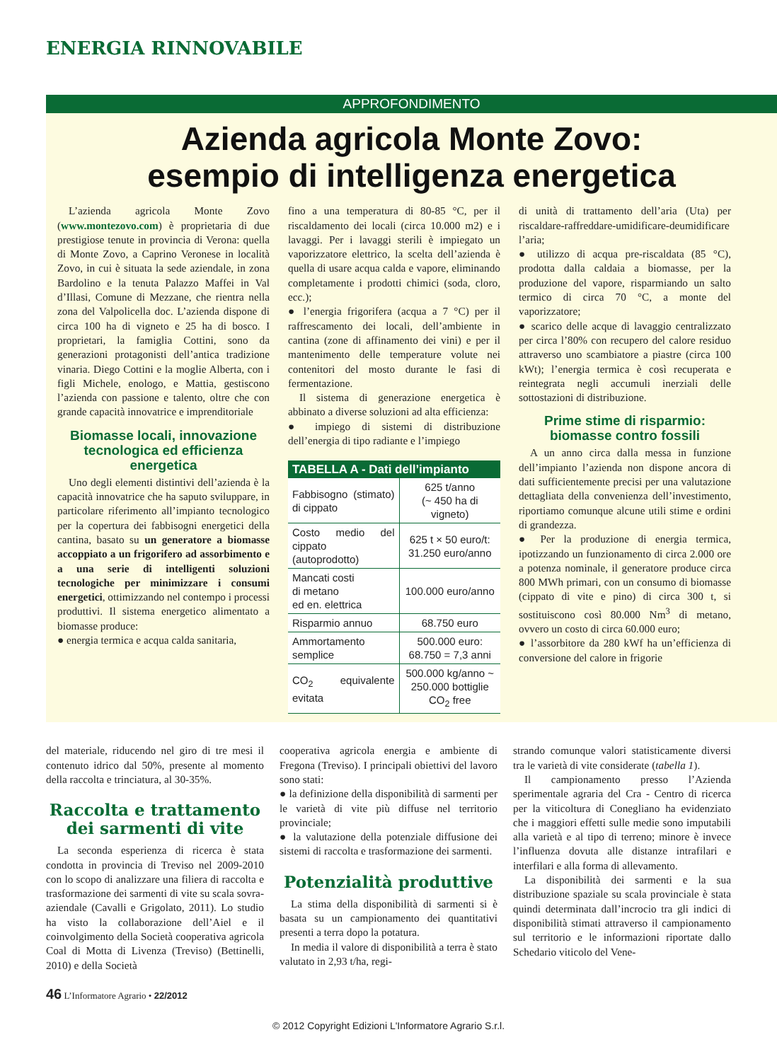ENERGIA RINNOVABILE
APPROFONDIMENTO
Azienda agricola Monte Zovo:
esempio di intelligenza energetica
L’azienda agricola Monte Zovo (www.montezovo.com) è proprietaria di due prestigiose tenute in provincia di Verona: quella di Monte Zovo, a Caprino Veronese in località Zovo, in cui è situata la sede aziendale, in zona Bardolino e la tenuta Palazzo Maffei in Val d’Illasi, Comune di Mezzane, che rientra nella zona del Valpolicella doc. L’azienda dispone di circa 100 ha di vigneto e 25 ha di bosco. I proprietari, la famiglia Cottini, sono da generazioni protagonisti dell’antica tradizione vinaria. Diego Cottini e la moglie Alberta, con i figli Michele, enologo, e Mattia, gestiscono l’azienda con passione e talento, oltre che con grande capacità innovatrice e imprenditoriale
Biomasse locali, innovazione tecnologica ed efficienza energetica
Uno degli elementi distintivi dell’azienda è la capacità innovatrice che ha saputo sviluppare, in particolare riferimento all’impianto tecnologico per la copertura dei fabbisogni energetici della cantina, basato su un generatore a biomasse accoppiato a un frigorifero ad assorbimento e a una serie di intelligenti soluzioni tecnologiche per minimizzare i consumi energetici, ottimizzando nel contempo i processi produttivi. Il sistema energetico alimentato a biomasse produce:
● energia termica e acqua calda sanitaria,
fino a una temperatura di 80-85 °C, per il riscaldamento dei locali (circa 10.000 m2) e i lavaggi. Per i lavaggi sterili è impiegato un vaporizzatore elettrico, la scelta dell’azienda è quella di usare acqua calda e vapore, eliminando completamente i prodotti chimici (soda, cloro, ecc.);
● l’energia frigorifera (acqua a 7 °C) per il raffrescamento dei locali, dell’ambiente in cantina (zone di affinamento dei vini) e per il mantenimento delle temperature volute nei contenitori del mosto durante le fasi di fermentazione.
Il sistema di generazione energetica è abbinato a diverse soluzioni ad alta efficienza:
● impiego di sistemi di distribuzione dell’energia di tipo radiante e l’impiego
| TABELLA A - Dati dell’impianto | |
| --- | --- |
| Fabbisogno (stimato) di cippato | 625 t/anno (~ 450 ha di vigneto) |
| Costo medio del cippato (autoprodotto) | 625 t × 50 euro/t: 31.250 euro/anno |
| Mancati costi di metano ed en. elettrica | 100.000 euro/anno |
| Risparmio annuo | 68.750 euro |
| Ammortamento semplice | 500.000 euro: 68.750 = 7,3 anni |
| CO<sub>2</sub> equivalente evitata | 500.000 kg/anno ~ 250.000 bottiglie CO<sub>2</sub> free |
di unità di trattamento dell’aria (Uta) per riscaldare-raffreddare-umidificare-deumidificare l’aria;
● utilizzo di acqua pre-riscaldata (85 °C), prodotta dalla caldaia a biomasse, per la produzione del vapore, risparmiando un salto termico di circa 70 °C, a monte del vaporizzatore;
● scarico delle acque di lavaggio centralizzato per circa l’80% con recupero del calore residuo attraverso uno scambiatore a piastre (circa 100 kWt); l’energia termica è così recuperata e reintegrata negli accumuli inerziali delle sottostazioni di distribuzione.
Prime stime di risparmio: biomasse contro fossili
A un anno circa dalla messa in funzione dell’impianto l’azienda non dispone ancora di dati sufficientemente precisi per una valutazione dettagliata della convenienza dell’investimento, riportiamo comunque alcune utili stime e ordini di grandezza.
● Per la produzione di energia termica, ipotizzando un funzionamento di circa 2.000 ore a potenza nominale, il generatore produce circa 800 MWh primari, con un consumo di biomasse (cippato di vite e pino) di circa 300 t, si sostituiscono così 80.000 Nm<sup>3</sup> di metano, ovvero un costo di circa 60.000 euro;
● l’assorbitore da 280 kWf ha un’efficienza di conversione del calore in frigorie
del materiale, riducendo nel giro di tre mesi il contenuto idrico dal 50%, presente al momento della raccolta e trinciatura, al 30-35%.
Raccolta e trattamento dei sarmenti di vite
La seconda esperienza di ricerca è stata condotta in provincia di Treviso nel 2009-2010 con lo scopo di analizzare una filiera di raccolta e trasformazione dei sarmenti di vite su scala sovra-aziendale (Cavalli e Grigolato, 2011). Lo studio ha visto la collaborazione dell’Aiel e il coinvolgimento della Società cooperativa agricola Coal di Motta di Livenza (Treviso) (Bettinelli, 2010) e della Società
cooperativa agricola energia e ambiente di Fregona (Treviso). I principali obiettivi del lavoro sono stati:
● la definizione della disponibilità di sarmenti per le varietà di vite più diffuse nel territorio provinciale;
● la valutazione della potenziale diffusione dei sistemi di raccolta e trasformazione dei sarmenti.
Potenzialità produttive
La stima della disponibilità di sarmenti si è basata su un campionamento dei quantitativi presenti a terra dopo la potatura.
In media il valore di disponibilità a terra è stato valutato in 2,93 t/ha, regi-
strando comunque valori statisticamente diversi tra le varietà di vite considerate (tabella 1).
Il campionamento presso l’Azienda sperimentale agraria del Cra - Centro di ricerca per la viticoltura di Conegliano ha evidenziato che i maggiori effetti sulle medie sono imputabili alla varietà e al tipo di terreno; minore è invece l’influenza dovuta alle distanze intrafilari e interfilari e alla forma di allevamento.
La disponibilità dei sarmenti e la sua distribuzione spaziale su scala provinciale è stata quindi determinata dall’incrocio tra gli indici di disponibilità stimati attraverso il campionamento sul territorio e le informazioni riportate dallo Schedario viticolo del Vene-
46 L’Informatore Agrario • 22/2012
© 2012 Copyright Edizioni L'Informatore Agrario S.r.l.